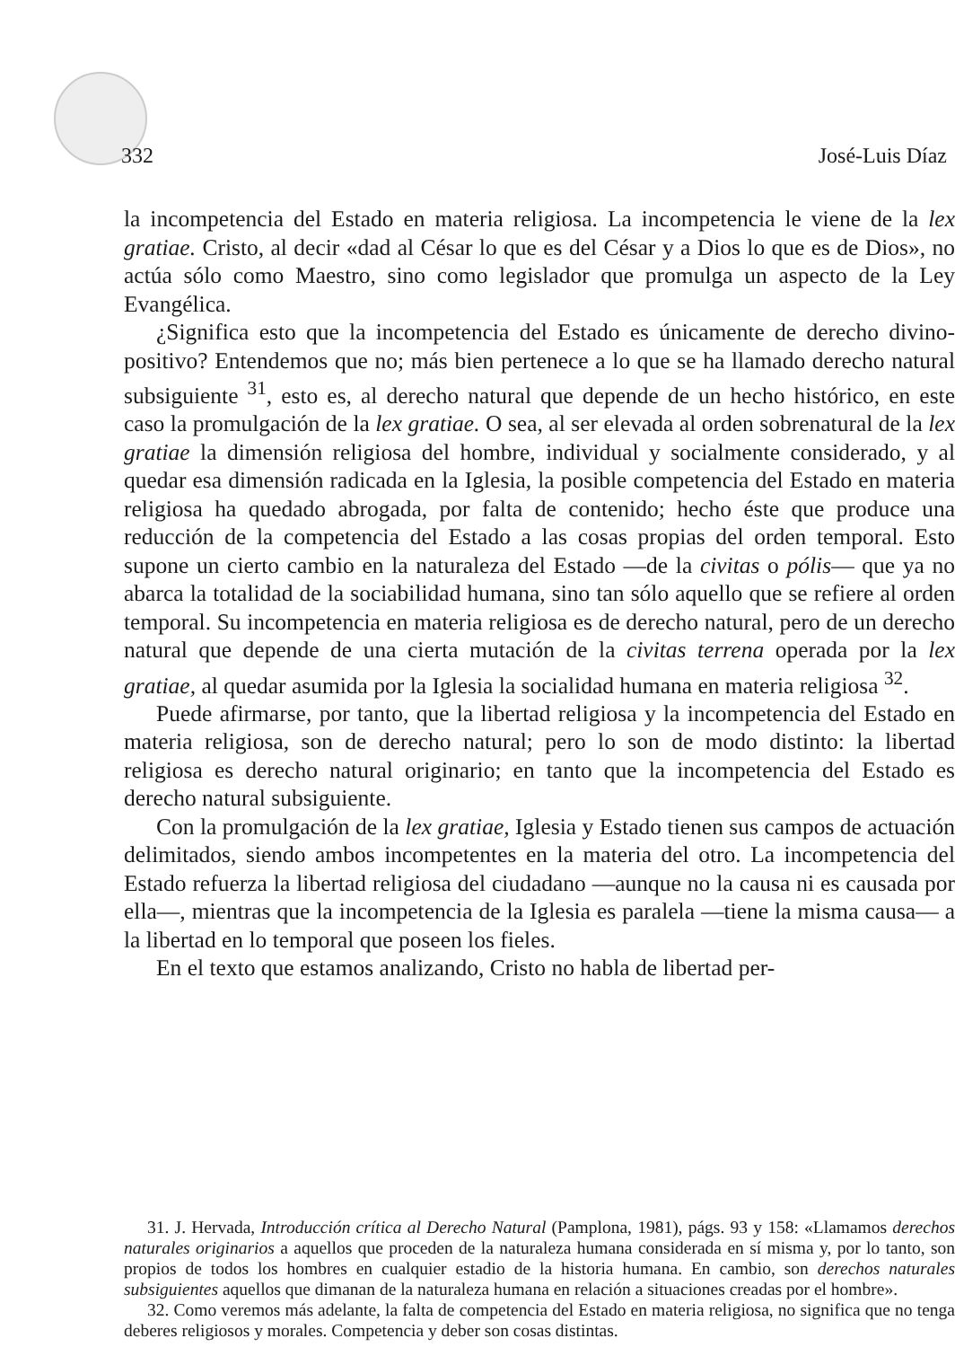332 José-Luis Díaz
la incompetencia del Estado en materia religiosa. La incompetencia le viene de la lex gratiae. Cristo, al decir «dad al César lo que es del César y a Dios lo que es de Dios», no actúa sólo como Maestro, sino como legislador que promulga un aspecto de la Ley Evangélica.
¿Significa esto que la incompetencia del Estado es únicamente de derecho divino-positivo? Entendemos que no; más bien pertenece a lo que se ha llamado derecho natural subsiguiente <sup>31</sup>, esto es, al derecho natural que depende de un hecho histórico, en este caso la promulgación de la lex gratiae. O sea, al ser elevada al orden sobrenatural de la lex gratiae la dimensión religiosa del hombre, individual y socialmente considerado, y al quedar esa dimensión radicada en la Iglesia, la posible competencia del Estado en materia religiosa ha quedado abrogada, por falta de contenido; hecho éste que produce una reducción de la competencia del Estado a las cosas propias del orden temporal. Esto supone un cierto cambio en la naturaleza del Estado —de la civitas o pólis— que ya no abarca la totalidad de la sociabilidad humana, sino tan sólo aquello que se refiere al orden temporal. Su incompetencia en materia religiosa es de derecho natural, pero de un derecho natural que depende de una cierta mutación de la civitas terrena operada por la lex gratiae, al quedar asumida por la Iglesia la socialidad humana en materia religiosa <sup>32</sup>.
Puede afirmarse, por tanto, que la libertad religiosa y la incompetencia del Estado en materia religiosa, son de derecho natural; pero lo son de modo distinto: la libertad religiosa es derecho natural originario; en tanto que la incompetencia del Estado es derecho natural subsiguiente.
Con la promulgación de la lex gratiae, Iglesia y Estado tienen sus campos de actuación delimitados, siendo ambos incompetentes en la materia del otro. La incompetencia del Estado refuerza la libertad religiosa del ciudadano —aunque no la causa ni es causada por ella—, mientras que la incompetencia de la Iglesia es paralela —tiene la misma causa— a la libertad en lo temporal que poseen los fieles.
En el texto que estamos analizando, Cristo no habla de libertad per-
31. J. Hervada, Introducción crítica al Derecho Natural (Pamplona, 1981), págs. 93 y 158: «Llamamos derechos naturales originarios a aquellos que proceden de la naturaleza humana considerada en sí misma y, por lo tanto, son propios de todos los hombres en cualquier estadio de la historia humana. En cambio, son derechos naturales subsiguientes aquellos que dimanan de la naturaleza humana en relación a situaciones creadas por el hombre».
32. Como veremos más adelante, la falta de competencia del Estado en materia religiosa, no significa que no tenga deberes religiosos y morales. Competencia y deber son cosas distintas.